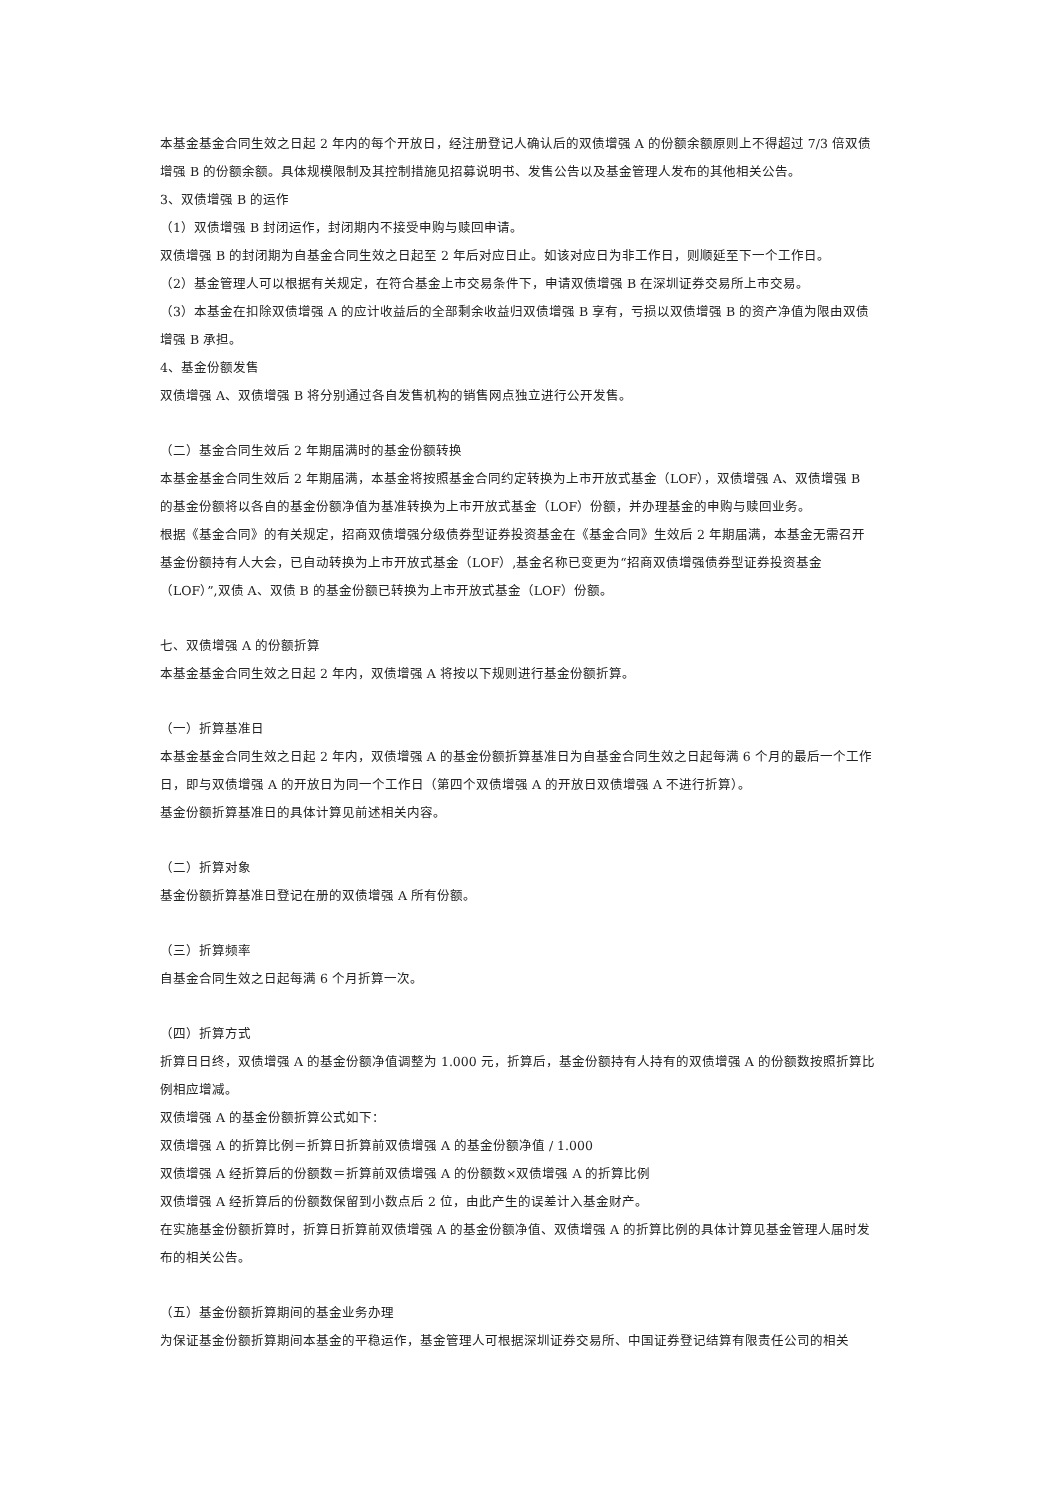本基金基金合同生效之日起 2 年内的每个开放日，经注册登记人确认后的双债增强 A 的份额余额原则上不得超过 7/3 倍双债增强 B 的份额余额。具体规模限制及其控制措施见招募说明书、发售公告以及基金管理人发布的其他相关公告。
3、双债增强 B 的运作
（1）双债增强 B 封闭运作，封闭期内不接受申购与赎回申请。
双债增强 B 的封闭期为自基金合同生效之日起至 2 年后对应日止。如该对应日为非工作日，则顺延至下一个工作日。
（2）基金管理人可以根据有关规定，在符合基金上市交易条件下，申请双债增强 B 在深圳证券交易所上市交易。
（3）本基金在扣除双债增强 A 的应计收益后的全部剩余收益归双债增强 B 享有，亏损以双债增强 B 的资产净值为限由双债增强 B 承担。
4、基金份额发售
双债增强 A、双债增强 B 将分别通过各自发售机构的销售网点独立进行公开发售。
（二）基金合同生效后 2 年期届满时的基金份额转换
本基金基金合同生效后 2 年期届满，本基金将按照基金合同约定转换为上市开放式基金（LOF），双债增强 A、双债增强 B 的基金份额将以各自的基金份额净值为基准转换为上市开放式基金（LOF）份额，并办理基金的申购与赎回业务。
根据《基金合同》的有关规定，招商双债增强分级债券型证券投资基金在《基金合同》生效后 2 年期届满，本基金无需召开基金份额持有人大会，已自动转换为上市开放式基金（LOF）,基金名称已变更为“招商双债增强债券型证券投资基金（LOF）”,双债 A、双债 B 的基金份额已转换为上市开放式基金（LOF）份额。
七、双债增强 A 的份额折算
本基金基金合同生效之日起 2 年内，双债增强 A 将按以下规则进行基金份额折算。
（一）折算基准日
本基金基金合同生效之日起 2 年内，双债增强 A 的基金份额折算基准日为自基金合同生效之日起每满 6 个月的最后一个工作日，即与双债增强 A 的开放日为同一个工作日（第四个双债增强 A 的开放日双债增强 A 不进行折算）。
基金份额折算基准日的具体计算见前述相关内容。
（二）折算对象
基金份额折算基准日登记在册的双债增强 A 所有份额。
（三）折算频率
自基金合同生效之日起每满 6 个月折算一次。
（四）折算方式
折算日日终，双债增强 A 的基金份额净值调整为 1.000 元，折算后，基金份额持有人持有的双债增强 A 的份额数按照折算比例相应增减。
双债增强 A 的基金份额折算公式如下：
双债增强 A 的折算比例＝折算日折算前双债增强 A 的基金份额净值 / 1.000
双债增强 A 经折算后的份额数＝折算前双债增强 A 的份额数×双债增强 A 的折算比例
双债增强 A 经折算后的份额数保留到小数点后 2 位，由此产生的误差计入基金财产。
在实施基金份额折算时，折算日折算前双债增强 A 的基金份额净值、双债增强 A 的折算比例的具体计算见基金管理人届时发布的相关公告。
（五）基金份额折算期间的基金业务办理
为保证基金份额折算期间本基金的平稳运作，基金管理人可根据深圳证券交易所、中国证券登记结算有限责任公司的相关